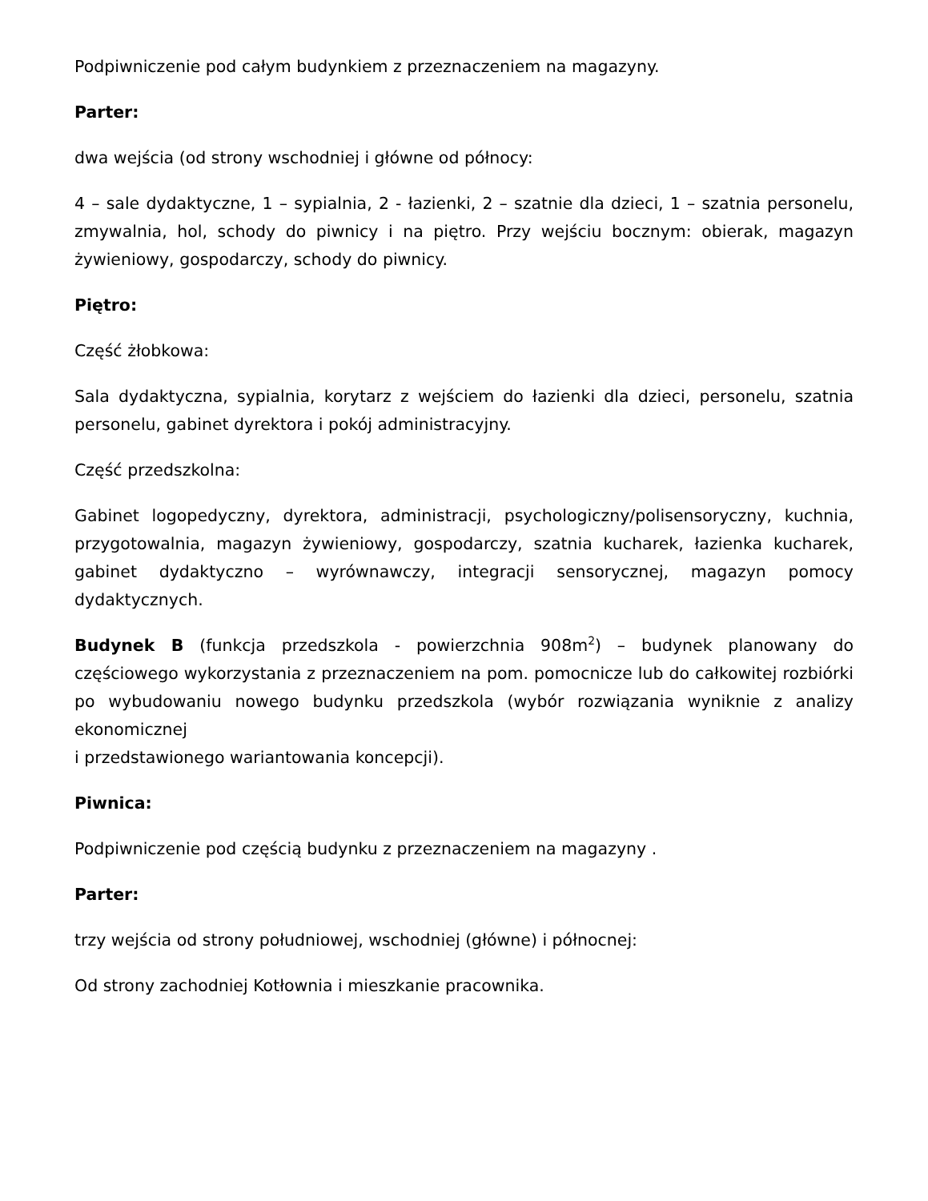Podpiwniczenie pod całym budynkiem z przeznaczeniem na magazyny.
Parter:
dwa wejścia (od strony wschodniej i główne od północy:
4 – sale dydaktyczne, 1 – sypialnia, 2 - łazienki, 2 – szatnie dla dzieci, 1 – szatnia personelu, zmywalnia, hol, schody do piwnicy i na piętro. Przy wejściu bocznym: obierak, magazyn żywieniowy, gospodarczy, schody do piwnicy.
Piętro:
Część żłobkowa:
Sala dydaktyczna, sypialnia, korytarz z wejściem do łazienki dla dzieci, personelu, szatnia personelu, gabinet dyrektora i pokój administracyjny.
Część przedszkolna:
Gabinet logopedyczny, dyrektora, administracji, psychologiczny/polisensoryczny, kuchnia, przygotowalnia, magazyn żywieniowy, gospodarczy, szatnia kucharek, łazienka kucharek, gabinet dydaktyczno – wyrównawczy, integracji sensorycznej, magazyn pomocy dydaktycznych.
Budynek B (funkcja przedszkola - powierzchnia 908m<sup>2</sup>) – budynek planowany do częściowego wykorzystania z przeznaczeniem na pom. pomocnicze lub do całkowitej rozbiórki po wybudowaniu nowego budynku przedszkola (wybór rozwiązania wyniknie z analizy ekonomicznej
i przedstawionego wariantowania koncepcji).
Piwnica:
Podpiwniczenie pod częścią budynku z przeznaczeniem na magazyny .
Parter:
trzy wejścia od strony południowej, wschodniej (główne) i północnej:
Od strony zachodniej Kotłownia i mieszkanie pracownika.